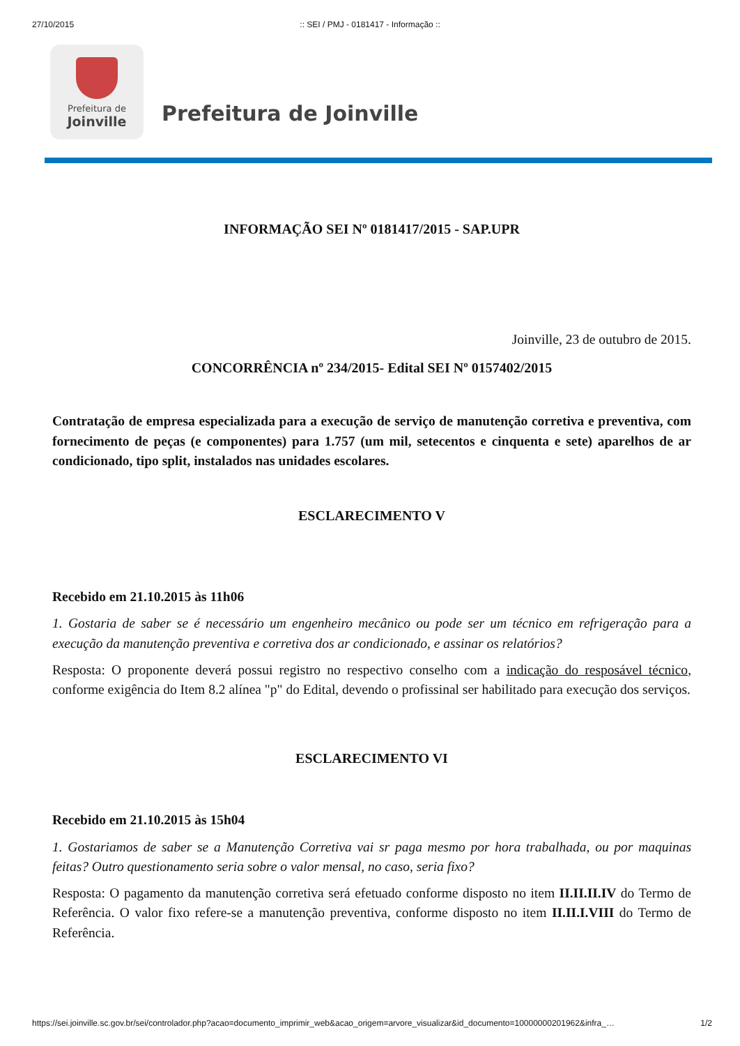27/10/2015:: SEI / PMJ - 0181417 - Informação ::
Prefeitura de
Joinville
Prefeitura de Joinville
INFORMAÇÃO SEI Nº 0181417/2015 - SAP.UPR
Joinville, 23 de outubro de 2015.
CONCORRÊNCIA nº 234/2015- Edital SEI Nº 0157402/2015
Contratação de empresa especializada para a execução de serviço de manutenção corretiva e preventiva, com fornecimento de peças (e componentes) para 1.757 (um mil, setecentos e cinquenta e sete) aparelhos de ar condicionado, tipo split, instalados nas unidades escolares.
ESCLARECIMENTO V
Recebido em 21.10.2015 às 11h06
1. Gostaria de saber se é necessário um engenheiro mecânico ou pode ser um técnico em refrigeração para a execução da manutenção preventiva e corretiva dos ar condicionado, e assinar os relatórios?
Resposta: O proponente deverá possui registro no respectivo conselho com a indicação do resposável técnico, conforme exigência do Item 8.2 alínea "p" do Edital, devendo o profissinal ser habilitado para execução dos serviços.
ESCLARECIMENTO VI
Recebido em 21.10.2015 às 15h04
1. Gostariamos de saber se a Manutenção Corretiva vai sr paga mesmo por hora trabalhada, ou por maquinas feitas? Outro questionamento seria sobre o valor mensal, no caso, seria fixo?
Resposta: O pagamento da manutenção corretiva será efetuado conforme disposto no item II.II.II.IV do Termo de Referência. O valor fixo refere-se a manutenção preventiva, conforme disposto no item II.II.I.VIII do Termo de Referência.
https://sei.joinville.sc.gov.br/sei/controlador.php?acao=documento_imprimir_web&acao_origem=arvore_visualizar&id_documento=10000000201962&infra_… 1/2